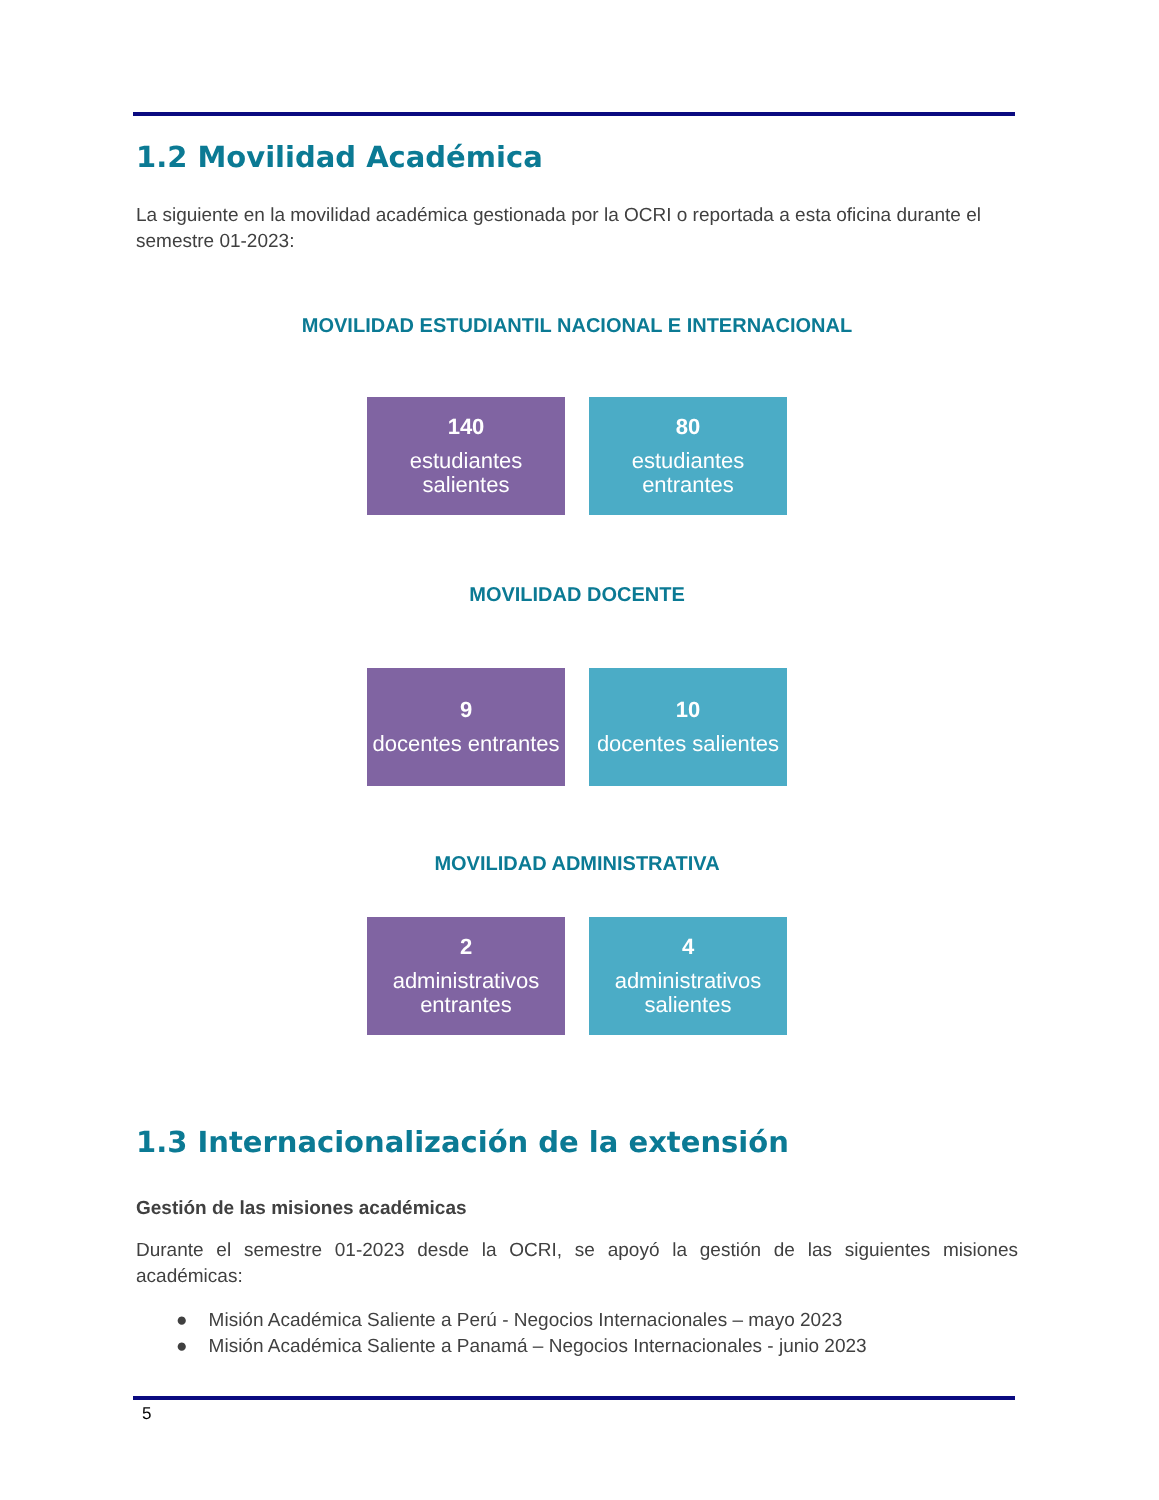1.2 Movilidad Académica
La siguiente en la movilidad académica gestionada por la OCRI o reportada a esta oficina durante el semestre 01-2023:
MOVILIDAD ESTUDIANTIL NACIONAL E INTERNACIONAL
140
estudiantes salientes
80
estudiantes entrantes
MOVILIDAD DOCENTE
9
docentes entrantes
10
docentes salientes
MOVILIDAD ADMINISTRATIVA
2
administrativos entrantes
4
administrativos salientes
1.3 Internacionalización de la extensión
Gestión de las misiones académicas
Durante el semestre 01-2023 desde la OCRI, se apoyó la gestión de las siguientes misiones académicas:
● Misión Académica Saliente a Perú - Negocios Internacionales – mayo 2023
● Misión Académica Saliente a Panamá – Negocios Internacionales - junio 2023
5